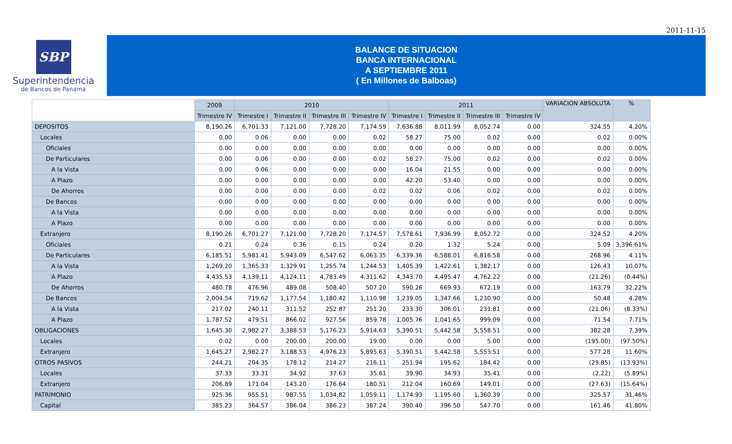2011-11-15
SBP
Superintendencia
de Bancos de Panamá
BALANCE DE SITUACION
BANCA INTERNACIONAL
A SEPTIEMBRE 2011
( En Millones de Balboas)
| | 2009 | 2010 | | | | 2011 | | | | VARIACION ABSOLUTA | % |
| | Trimestre IV | Trimestre I | Trimestre II | Trimestre III | Trimestre IV | Trimestre I | Trimestre II | Trimestre III | Trimestre IV | | |
| DEPOSITOS | 8,190.26 | 6,701.33 | 7,121.00 | 7,728.20 | 7,174.59 | 7,636.88 | 8,011.99 | 8,052.74 | 0.00 | 324.55 | 4.20% |
| Locales | 0.00 | 0.06 | 0.00 | 0.00 | 0.02 | 58.27 | 75.00 | 0.02 | 0.00 | 0.02 | 0.00% |
| Oficiales | 0.00 | 0.00 | 0.00 | 0.00 | 0.00 | 0.00 | 0.00 | 0.00 | 0.00 | 0.00 | 0.00% |
| De Particulares | 0.00 | 0.06 | 0.00 | 0.00 | 0.02 | 58.27 | 75.00 | 0.02 | 0.00 | 0.02 | 0.00% |
| A la Vista | 0.00 | 0.06 | 0.00 | 0.00 | 0.00 | 16.04 | 21.55 | 0.00 | 0.00 | 0.00 | 0.00% |
| A Plazo | 0.00 | 0.00 | 0.00 | 0.00 | 0.00 | 42.20 | 53.40 | 0.00 | 0.00 | 0.00 | 0.00% |
| De Ahorros | 0.00 | 0.00 | 0.00 | 0.00 | 0.02 | 0.02 | 0.06 | 0.02 | 0.00 | 0.02 | 0.00% |
| De Bancos | 0.00 | 0.00 | 0.00 | 0.00 | 0.00 | 0.00 | 0.00 | 0.00 | 0.00 | 0.00 | 0.00% |
| A la Vista | 0.00 | 0.00 | 0.00 | 0.00 | 0.00 | 0.00 | 0.00 | 0.00 | 0.00 | 0.00 | 0.00% |
| A Plazo | 0.00 | 0.00 | 0.00 | 0.00 | 0.00 | 0.00 | 0.00 | 0.00 | 0.00 | 0.00 | 0.00% |
| Extranjero | 8,190.26 | 6,701.27 | 7,121.00 | 7,728.20 | 7,174.57 | 7,578.61 | 7,936.99 | 8,052.72 | 0.00 | 324.52 | 4.20% |
| Oficiales | 0.21 | 0.24 | 0.36 | 0.15 | 0.24 | 0.20 | 1.32 | 5.24 | 0.00 | 5.09 | 3,396.61% |
| De Particulares | 6,185.51 | 5,981.41 | 5,943.09 | 6,547.62 | 6,063.35 | 6,339.36 | 6,588.01 | 6,816.58 | 0.00 | 268.96 | 4.11% |
| A la Vista | 1,269.20 | 1,365.33 | 1,329.91 | 1,255.74 | 1,244.53 | 1,405.39 | 1,422.61 | 1,382.17 | 0.00 | 126.43 | 10.07% |
| A Plazo | 4,435.53 | 4,139.11 | 4,124.11 | 4,783.49 | 4,311.62 | 4,343.70 | 4,495.47 | 4,762.22 | 0.00 | (21.26) | (0.44%) |
| De Ahorros | 480.78 | 476.96 | 489.08 | 508.40 | 507.20 | 590.26 | 669.93 | 672.19 | 0.00 | 163.79 | 32.22% |
| De Bancos | 2,004.54 | 719.62 | 1,177.54 | 1,180.42 | 1,110.98 | 1,239.05 | 1,347.66 | 1,230.90 | 0.00 | 50.48 | 4.28% |
| A la Vista | 217.02 | 240.11 | 311.52 | 252.87 | 251.20 | 233.30 | 306.01 | 231.81 | 0.00 | (21.06) | (8.33%) |
| A Plazo | 1,787.52 | 479.51 | 866.02 | 927.56 | 859.78 | 1,005.76 | 1,041.65 | 999.09 | 0.00 | 71.54 | 7.71% |
| OBLIGACIONES | 1,645.30 | 2,982.27 | 3,388.53 | 5,176.23 | 5,914.63 | 5,390.51 | 5,442.58 | 5,558.51 | 0.00 | 382.28 | 7.39% |
| Locales | 0.02 | 0.00 | 200.00 | 200.00 | 19.00 | 0.00 | 0.00 | 5.00 | 0.00 | (195.00) | (97.50%) |
| Extranjero | 1,645.27 | 2,982.27 | 3,188.53 | 4,976.23 | 5,895.63 | 5,390.51 | 5,442.58 | 5,553.51 | 0.00 | 577.28 | 11.60% |
| OTROS PASIVOS | 244.21 | 204.35 | 178.12 | 214.27 | 216.11 | 251.94 | 195.62 | 184.42 | 0.00 | (29.85) | (13.93%) |
| Locales | 37.33 | 33.31 | 34.92 | 37.63 | 35.61 | 39.90 | 34.93 | 35.41 | 0.00 | (2.22) | (5.89%) |
| Extranjero | 206.89 | 171.04 | 143.20 | 176.64 | 180.51 | 212.04 | 160.69 | 149.01 | 0.00 | (27.63) | (15.64%) |
| PATRIMONIO | 925.36 | 955.51 | 987.55 | 1,034.82 | 1,059.11 | 1,174.93 | 1,195.60 | 1,360.39 | 0.00 | 325.57 | 31.46% |
| Capital | 385.23 | 364.57 | 386.04 | 386.23 | 387.24 | 390.40 | 396.50 | 547.70 | 0.00 | 161.46 | 41.80% |